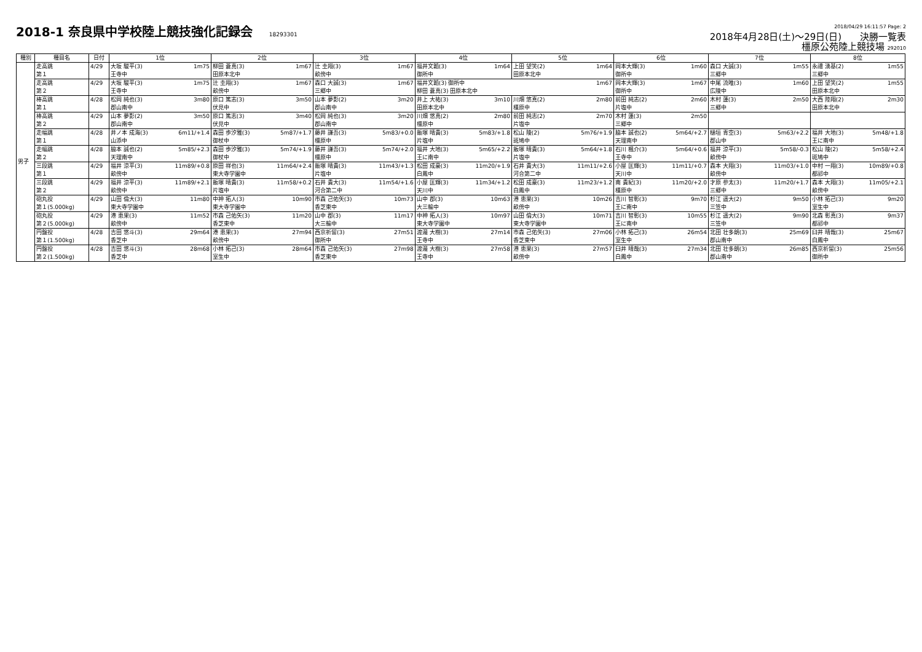2018-1 奈良県中学校陸上競技強化記録会 18293301
2018/04/29 16:11:57 Page: 2
2018年4月28日(土)～29日(日)　　決勝一覧表
橿原公苑陸上競技場 292010
| 種別 | 種目名 | 日付 | 1位 | | 2位 | | 3位 | | 4位 | | 5位 | | 6位 | | 7位 | | 8位 | |
| --- | --- | --- | --- | --- | --- | --- | --- | --- | --- | --- | --- | --- | --- | --- | --- | --- | --- | --- |
| 男子 | 走高跳 第１ | 4/29 | 大坂 駿平(3) 王寺中 | 1m75 | 柳田 蒼真(3) 田原本北中 | 1m67 | 辻 圭翔(3) 畝傍中 | 1m67 | 福井文韜(3) 御所中 | 1m64 | 上田 望笑(2) 田原本北中 | 1m64 | 岡本大輝(3) 御所中 | 1m60 | 森口 大誠(3) 三郷中 | 1m55 | 永禮 湧基(2) 三郷中 | 1m55 |
| | 走高跳 第２ | 4/29 | 大坂 駿平(3) 王寺中 | 1m75 | 辻 圭翔(3) 畝傍中 | 1m67 | 森口 大誠(3) 三郷中 | 1m67 | 福井文韜(3) 御所中 柳田 蒼真(3) 田原本北中 | | | 1m67 | 岡本大輝(3) 御所中 | 1m67 | 中尾 流唯(3) 広陵中 | 1m60 | 上田 望笑(2) 田原本北中 | 1m55 |
| | 棒高跳 第１ | 4/28 | 松岡 純也(3) 郡山南中 | 3m80 | 原口 篤志(3) 伏見中 | 3m50 | 山本 夢影(2) 郡山南中 | 3m20 | 井上 大祐(3) 田原本北中 | 3m10 | 川畑 悠真(2) 橿原中 | 2m80 | 前田 純志(2) 片塩中 | 2m60 | 木村 蓮(3) 三郷中 | 2m50 | 大西 陸翔(2) 田原本北中 | 2m30 |
| | 棒高跳 第２ | 4/29 | 山本 夢影(2) 郡山南中 | 3m50 | 原口 篤志(3) 伏見中 | 3m40 | 松岡 純也(3) 郡山南中 | 3m20 | 川畑 悠真(2) 橿原中 | 2m80 | 前田 純志(2) 片塩中 | 2m70 | 木村 蓮(3) 三郷中 | 2m50 | | | | |
| | 走幅跳 第１ | 4/28 | 井ノ本 成海(3) 山添中 | 6m11/+1.4 | 森田 歩汐雅(3) 御杖中 | 5m87/+1.7 | 藤井 謙吾(3) 橿原中 | 5m83/+0.0 | 飯塚 晴貴(3) 片塩中 | 5m83/+1.8 | 松山 陵(2) 斑鳩中 | 5m76/+1.9 | 脇本 誠也(2) 天理南中 | 5m64/+2.7 | 樋垣 青空(3) 郡山中 | 5m63/+2.2 | 福井 大地(3) 王に南中 | 5m48/+1.8 |
| | 走幅跳 第２ | 4/28 | 脇本 誠也(2) 天理南中 | 5m85/+2.3 | 森田 歩汐雅(3) 御杖中 | 5m74/+1.9 | 藤井 謙吾(3) 橿原中 | 5m74/+2.0 | 福井 大地(3) 王に南中 | 5m65/+2.2 | 飯塚 晴貴(3) 片塩中 | 5m64/+1.8 | 石川 楓介(3) 王寺中 | 5m64/+0.6 | 福井 涼平(3) 畝傍中 | 5m58/-0.3 | 松山 陵(2) 斑鳩中 | 5m58/+2.4 |
| | 三段跳 第１ | 4/29 | 福井 涼平(3) 畝傍中 | 11m89/+0.8 | 原田 祥也(3) 東大寺学園中 | 11m64/+2.4 | 飯塚 晴貴(3) 片塩中 | 11m43/+1.3 | 松田 成豪(3) 白鳳中 | 11m20/+1.9 | 石井 貴大(3) 河合第二中 | 11m11/+2.6 | 小屋 匡輝(3) 天川中 | 11m11/+0.7 | 森本 大翔(3) 畝傍中 | 11m03/+1.0 | 中村 一翔(3) 都祁中 | 10m89/+0.8 |
| | 三段跳 第２ | 4/29 | 福井 涼平(3) 畝傍中 | 11m89/+2.1 | 飯塚 晴貴(3) 片塩中 | 11m58/+0.2 | 石井 貴大(3) 河合第二中 | 11m54/+1.6 | 小屋 匡輝(3) 天川中 | 11m34/+1.2 | 松田 成豪(3) 白鳳中 | 11m23/+1.2 | 南 貴紀(3) 橿原中 | 11m20/+2.0 | 才原 参太(3) 三郷中 | 11m20/+1.7 | 森本 大翔(3) 畝傍中 | 11m05/+2.1 |
| | 砲丸投 第１(5.000kg) | 4/29 | 山田 倫大(3) 東大寺学園中 | 11m80 | 中神 拓人(3) 東大寺学園中 | 10m90 | 市森 己佑矢(3) 香芝東中 | 10m73 | 山中 郡(3) 大三輪中 | 10m63 | 港 恵果(3) 畝傍中 | 10m26 | 吉川 智彰(3) 王に南中 | 9m70 | 杉江 遥大(2) 三笠中 | 9m50 | 小林 拓己(3) 室生中 | 9m20 |
| | 砲丸投 第２(5.000kg) | 4/29 | 港 恵果(3) 畝傍中 | 11m52 | 市森 己佑矢(3) 香芝東中 | 11m20 | 山中 郡(3) 大三輪中 | 11m17 | 中神 拓人(3) 東大寺学園中 | 10m97 | 山田 倫大(3) 東大寺学園中 | 10m71 | 吉川 智彰(3) 王に南中 | 10m55 | 杉江 遥大(2) 三笠中 | 9m90 | 北森 彰真(3) 都祁中 | 9m37 |
| | 円盤投 第１(1.500kg) | 4/28 | 吉田 悠斗(3) 香芝中 | 29m64 | 港 恵果(3) 畝傍中 | 27m94 | 西京祈留(3) 御所中 | 27m51 | 渡邉 大樹(3) 王寺中 | 27m14 | 市森 己佑矢(3) 香芝東中 | 27m06 | 小林 拓己(3) 室生中 | 26m54 | 北田 壮多朗(3) 郡山南中 | 25m69 | 臼井 晴哉(3) 白鳳中 | 25m67 |
| | 円盤投 第２(1.500kg) | 4/28 | 吉田 悠斗(3) 香芝中 | 28m68 | 小林 拓己(3) 室生中 | 28m64 | 市森 己佑矢(3) 香芝東中 | 27m98 | 渡邉 大樹(3) 王寺中 | 27m58 | 港 恵果(3) 畝傍中 | 27m57 | 臼井 晴哉(3) 白鳳中 | 27m34 | 北田 壮多朗(3) 郡山南中 | 26m85 | 西京祈留(3) 御所中 | 25m56 |